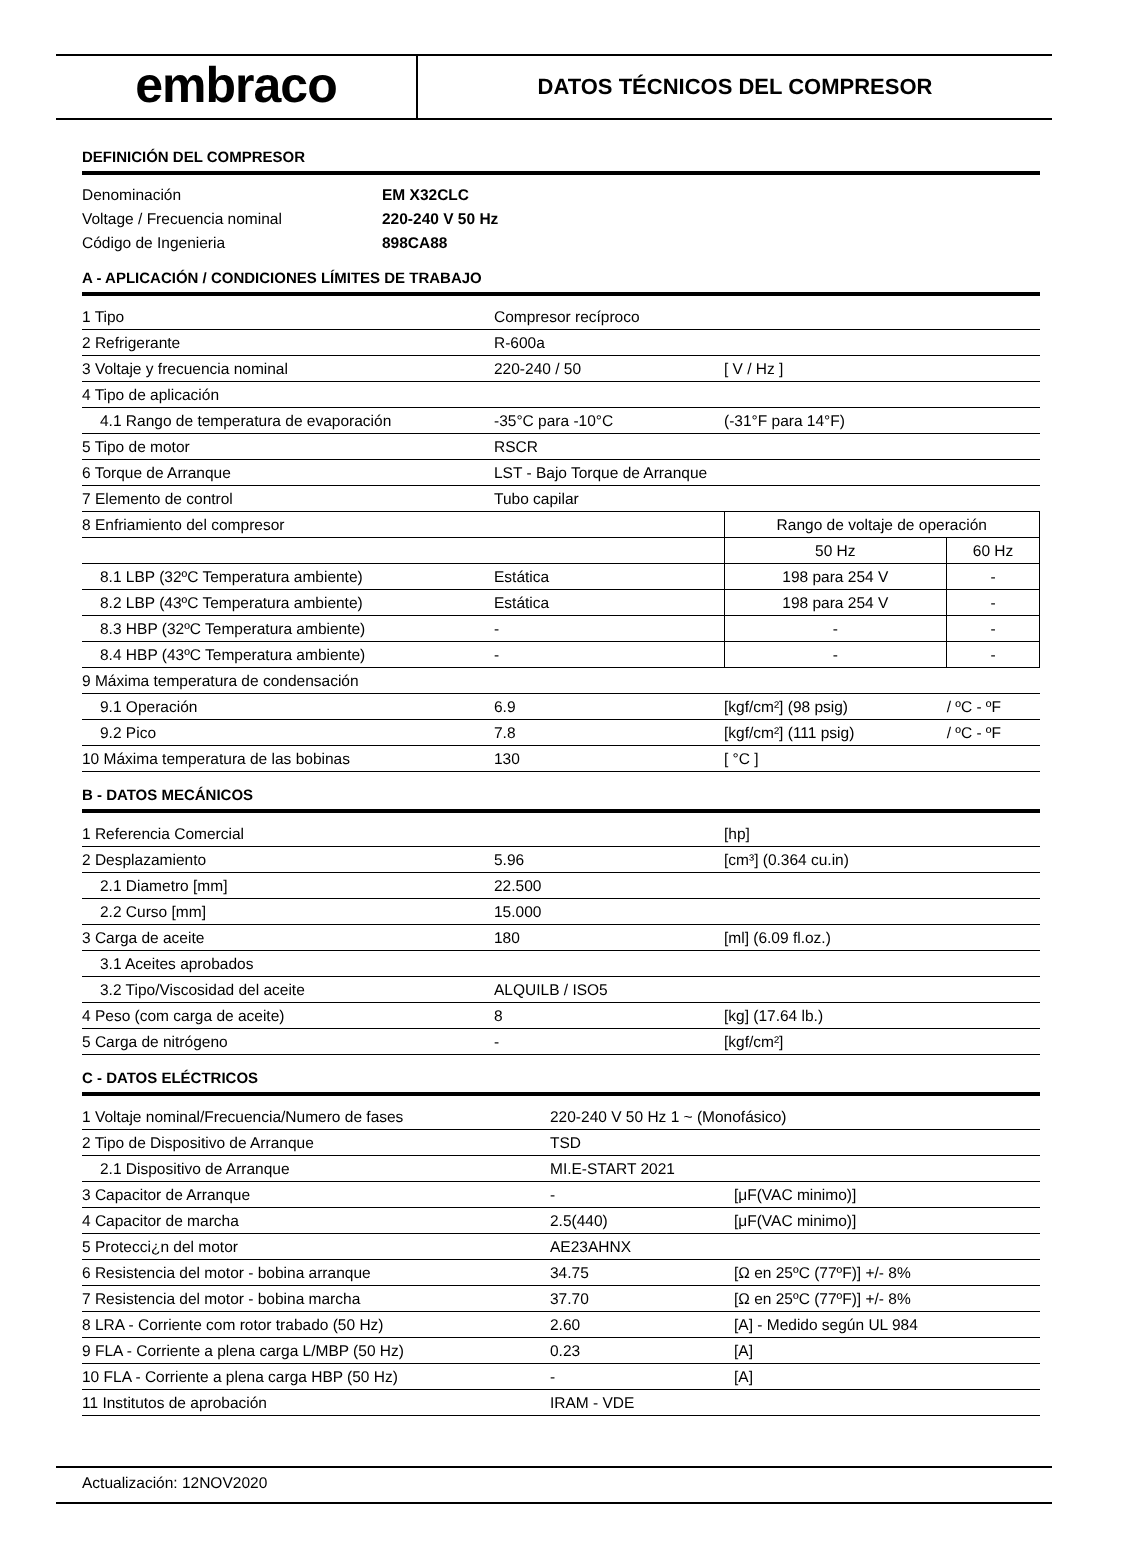embraco
DATOS TÉCNICOS DEL COMPRESOR
DEFINICIÓN DEL COMPRESOR
| Denominación | EM X32CLC |
| Voltage / Frecuencia nominal | 220-240 V 50 Hz |
| Código de Ingenieria | 898CA88 |
A - APLICACIÓN / CONDICIONES LÍMITES DE TRABAJO
| 1 Tipo | Compresor recíproco | | |
| 2 Refrigerante | R-600a | | |
| 3 Voltaje y frecuencia nominal | 220-240 / 50 | [ V / Hz ] | |
| 4 Tipo de aplicación | | | |
| 4.1 Rango de temperatura de evaporación | -35°C para -10°C | (-31°F para 14°F) | |
| 5 Tipo de motor | RSCR | | |
| 6 Torque de Arranque | LST - Bajo Torque de Arranque | | |
| 7 Elemento de control | Tubo capilar | | |
| 8 Enfriamiento del compresor | | Rango de voltaje de operación | |
| | | 50 Hz | 60 Hz |
| 8.1 LBP (32ºC Temperatura ambiente) | Estática | 198 para 254 V | - |
| 8.2 LBP (43ºC Temperatura ambiente) | Estática | 198 para 254 V | - |
| 8.3 HBP (32ºC Temperatura ambiente) | - | - | - |
| 8.4 HBP (43ºC Temperatura ambiente) | - | - | - |
| 9 Máxima temperatura de condensación | | | |
| 9.1 Operación | 6.9 | [kgf/cm²] (98 psig) | / ºC - ºF |
| 9.2 Pico | 7.8 | [kgf/cm²] (111 psig) | / ºC - ºF |
| 10 Máxima temperatura de las bobinas | 130 | [ °C ] | |
B - DATOS MECÁNICOS
| 1 Referencia Comercial | | [hp] |
| 2 Desplazamiento | 5.96 | [cm³] (0.364 cu.in) |
| 2.1 Diametro [mm] | 22.500 | |
| 2.2 Curso [mm] | 15.000 | |
| 3 Carga de aceite | 180 | [ml] (6.09 fl.oz.) |
| 3.1 Aceites aprobados | | |
| 3.2 Tipo/Viscosidad del aceite | ALQUILB / ISO5 | |
| 4 Peso (com carga de aceite) | 8 | [kg] (17.64 lb.) |
| 5 Carga de nitrógeno | - | [kgf/cm²] |
C - DATOS ELÉCTRICOS
| 1 Voltaje nominal/Frecuencia/Numero de fases | 220-240 V 50 Hz 1 ~ (Monofásico) | | |
| 2 Tipo de Dispositivo de Arranque | TSD | | |
| 2.1 Dispositivo de Arranque | MI.E-START 2021 | | |
| 3 Capacitor de Arranque | - | | [μF(VAC minimo)] |
| 4 Capacitor de marcha | 2.5(440) | | [μF(VAC minimo)] |
| 5 Protecci¿n del motor | AE23AHNX | | |
| 6 Resistencia del motor - bobina arranque | 34.75 | | [Ω en 25ºC (77ºF)] +/- 8% |
| 7 Resistencia del motor - bobina marcha | 37.70 | | [Ω en 25ºC (77ºF)] +/- 8% |
| 8 LRA - Corriente com rotor trabado (50 Hz) | 2.60 | [A] - Medido según UL 984 | |
| 9 FLA - Corriente a plena carga L/MBP (50 Hz) | 0.23 | [A] | |
| 10 FLA - Corriente a plena carga HBP (50 Hz) | - | [A] | |
| 11 Institutos de aprobación | IRAM - VDE | | |
Actualización: 12NOV2020